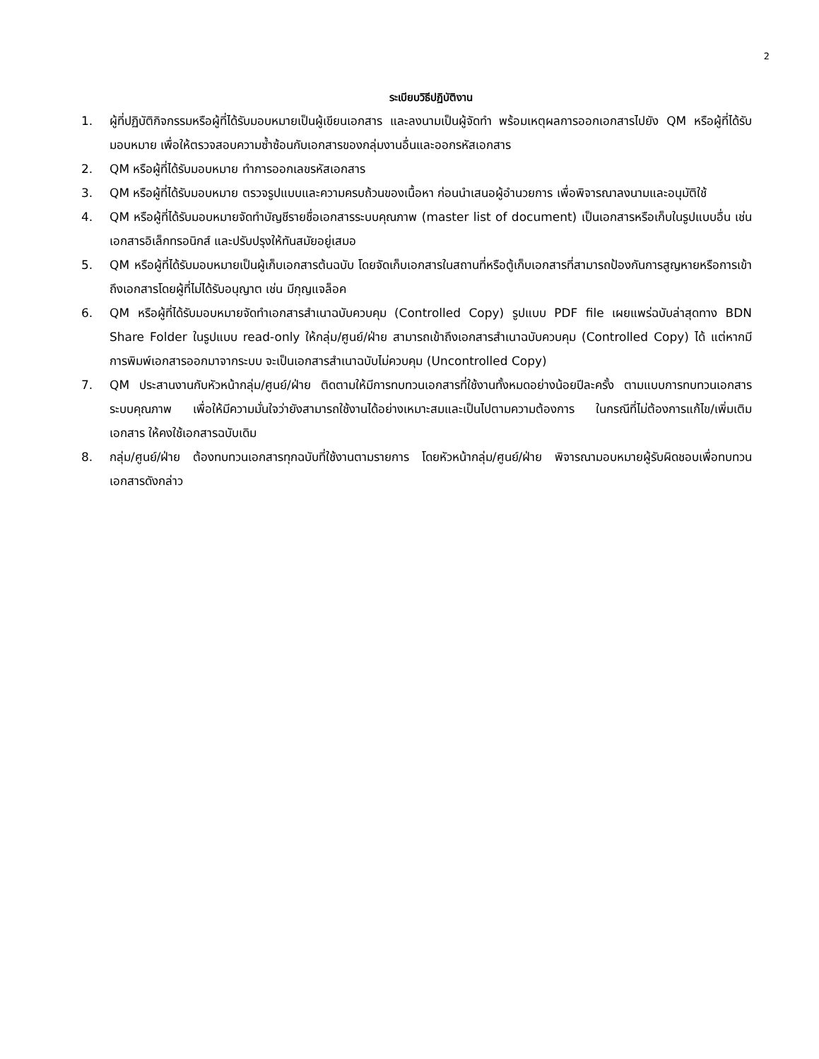2
ระเบียบวิธีปฏิบัติงาน
1. ผู้ที่ปฏิบัติกิจกรรมหรือผู้ที่ได้รับมอบหมายเป็นผู้เขียนเอกสาร และลงนามเป็นผู้จัดทำ พร้อมเหตุผลการออกเอกสารไปยัง QM หรือผู้ที่ได้รับมอบหมาย เพื่อให้ตรวจสอบความซ้ำซ้อนกับเอกสารของกลุ่มงานอื่นและออกรหัสเอกสาร
2. QM หรือผู้ที่ได้รับมอบหมาย ทำการออกเลขรหัสเอกสาร
3. QM หรือผู้ที่ได้รับมอบหมาย ตรวจรูปแบบและความครบถ้วนของเนื้อหา ก่อนนำเสนอผู้อำนวยการ เพื่อพิจารณาลงนามและอนุมัติใช้
4. QM หรือผู้ที่ได้รับมอบหมายจัดทำบัญชีรายชื่อเอกสารระบบคุณภาพ (master list of document) เป็นเอกสารหรือเก็บในรูปแบบอื่น เช่น เอกสารอิเล็กทรอนิกส์ และปรับปรุงให้ทันสมัยอยู่เสมอ
5. QM หรือผู้ที่ได้รับมอบหมายเป็นผู้เก็บเอกสารต้นฉบับ โดยจัดเก็บเอกสารในสถานที่หรือตู้เก็บเอกสารที่สามารถป้องกันการสูญหายหรือการเข้าถึงเอกสารโดยผู้ที่ไม่ได้รับอนุญาต เช่น มีกุญแจล็อค
6. QM หรือผู้ที่ได้รับมอบหมายจัดทำเอกสารสำเนาฉบับควบคุม (Controlled Copy) รูปแบบ PDF file เผยแพร่ฉบับล่าสุดทาง BDN Share Folder ในรูปแบบ read-only ให้กลุ่ม/ศูนย์/ฝ่าย สามารถเข้าถึงเอกสารสำเนาฉบับควบคุม (Controlled Copy) ได้ แต่หากมีการพิมพ์เอกสารออกมาจากระบบ จะเป็นเอกสารสำเนาฉบับไม่ควบคุม (Uncontrolled Copy)
7. QM ประสานงานกับหัวหน้ากลุ่ม/ศูนย์/ฝ่าย ติดตามให้มีการทบทวนเอกสารที่ใช้งานทั้งหมดอย่างน้อยปีละครั้ง ตามแบบการทบทวนเอกสารระบบคุณภาพ เพื่อให้มีความมั่นใจว่ายังสามารถใช้งานได้อย่างเหมาะสมและเป็นไปตามความต้องการ ในกรณีที่ไม่ต้องการแก้ไข/เพิ่มเติมเอกสาร ให้คงใช้เอกสารฉบับเดิม
8. กลุ่ม/ศูนย์/ฝ่าย ต้องทบทวนเอกสารทุกฉบับที่ใช้งานตามรายการ โดยหัวหน้ากลุ่ม/ศูนย์/ฝ่าย พิจารณามอบหมายผู้รับผิดชอบเพื่อทบทวนเอกสารดังกล่าว